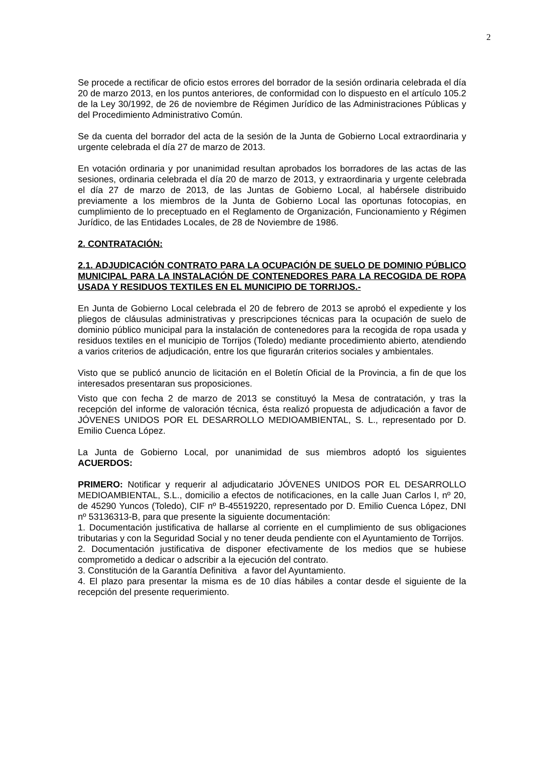2
Se procede a rectificar de oficio estos errores del borrador de la sesión ordinaria celebrada el día 20 de marzo 2013, en los puntos anteriores, de conformidad con lo dispuesto en el artículo 105.2 de la Ley 30/1992, de 26 de noviembre de Régimen Jurídico de las Administraciones Públicas y del Procedimiento Administrativo Común.
Se da cuenta del borrador del acta de la sesión de la Junta de Gobierno Local extraordinaria y urgente celebrada el día 27 de marzo de 2013.
En votación ordinaria y por unanimidad resultan aprobados los borradores de las actas de las sesiones, ordinaria celebrada el día 20 de marzo de 2013, y extraordinaria y urgente celebrada el día 27 de marzo de 2013, de las Juntas de Gobierno Local, al habérsele distribuido previamente a los miembros de la Junta de Gobierno Local las oportunas fotocopias, en cumplimiento de lo preceptuado en el Reglamento de Organización, Funcionamiento y Régimen Jurídico, de las Entidades Locales, de 28 de Noviembre de 1986.
2. CONTRATACIÓN:
2.1. ADJUDICACIÓN CONTRATO PARA LA OCUPACIÓN DE SUELO DE DOMINIO PÚBLICO MUNICIPAL PARA LA INSTALACIÓN DE CONTENEDORES PARA LA RECOGIDA DE ROPA USADA Y RESIDUOS TEXTILES EN EL MUNICIPIO DE TORRIJOS.-
En Junta de Gobierno Local celebrada el 20 de febrero de 2013 se aprobó el expediente y los pliegos de cláusulas administrativas y prescripciones técnicas para la ocupación de suelo de dominio público municipal para la instalación de contenedores para la recogida de ropa usada y residuos textiles en el municipio de Torrijos (Toledo) mediante procedimiento abierto, atendiendo a varios criterios de adjudicación, entre los que figurarán criterios sociales y ambientales.
Visto que se publicó anuncio de licitación en el Boletín Oficial de la Provincia, a fin de que los interesados presentaran sus proposiciones.
Visto que con fecha 2 de marzo de 2013 se constituyó la Mesa de contratación, y tras la recepción del informe de valoración técnica, ésta realizó propuesta de adjudicación a favor de JÓVENES UNIDOS POR EL DESARROLLO MEDIOAMBIENTAL, S. L., representado por D. Emilio Cuenca López.
La Junta de Gobierno Local, por unanimidad de sus miembros adoptó los siguientes ACUERDOS:
PRIMERO: Notificar y requerir al adjudicatario JÓVENES UNIDOS POR EL DESARROLLO MEDIOAMBIENTAL, S.L., domicilio a efectos de notificaciones, en la calle Juan Carlos I, nº 20, de 45290 Yuncos (Toledo), CIF nº B-45519220, representado por D. Emilio Cuenca López, DNI nº 53136313-B, para que presente la siguiente documentación:
1. Documentación justificativa de hallarse al corriente en el cumplimiento de sus obligaciones tributarias y con la Seguridad Social y no tener deuda pendiente con el Ayuntamiento de Torrijos.
2. Documentación justificativa de disponer efectivamente de los medios que se hubiese comprometido a dedicar o adscribir a la ejecución del contrato.
3. Constitución de la Garantía Definitiva a favor del Ayuntamiento.
4. El plazo para presentar la misma es de 10 días hábiles a contar desde el siguiente de la recepción del presente requerimiento.